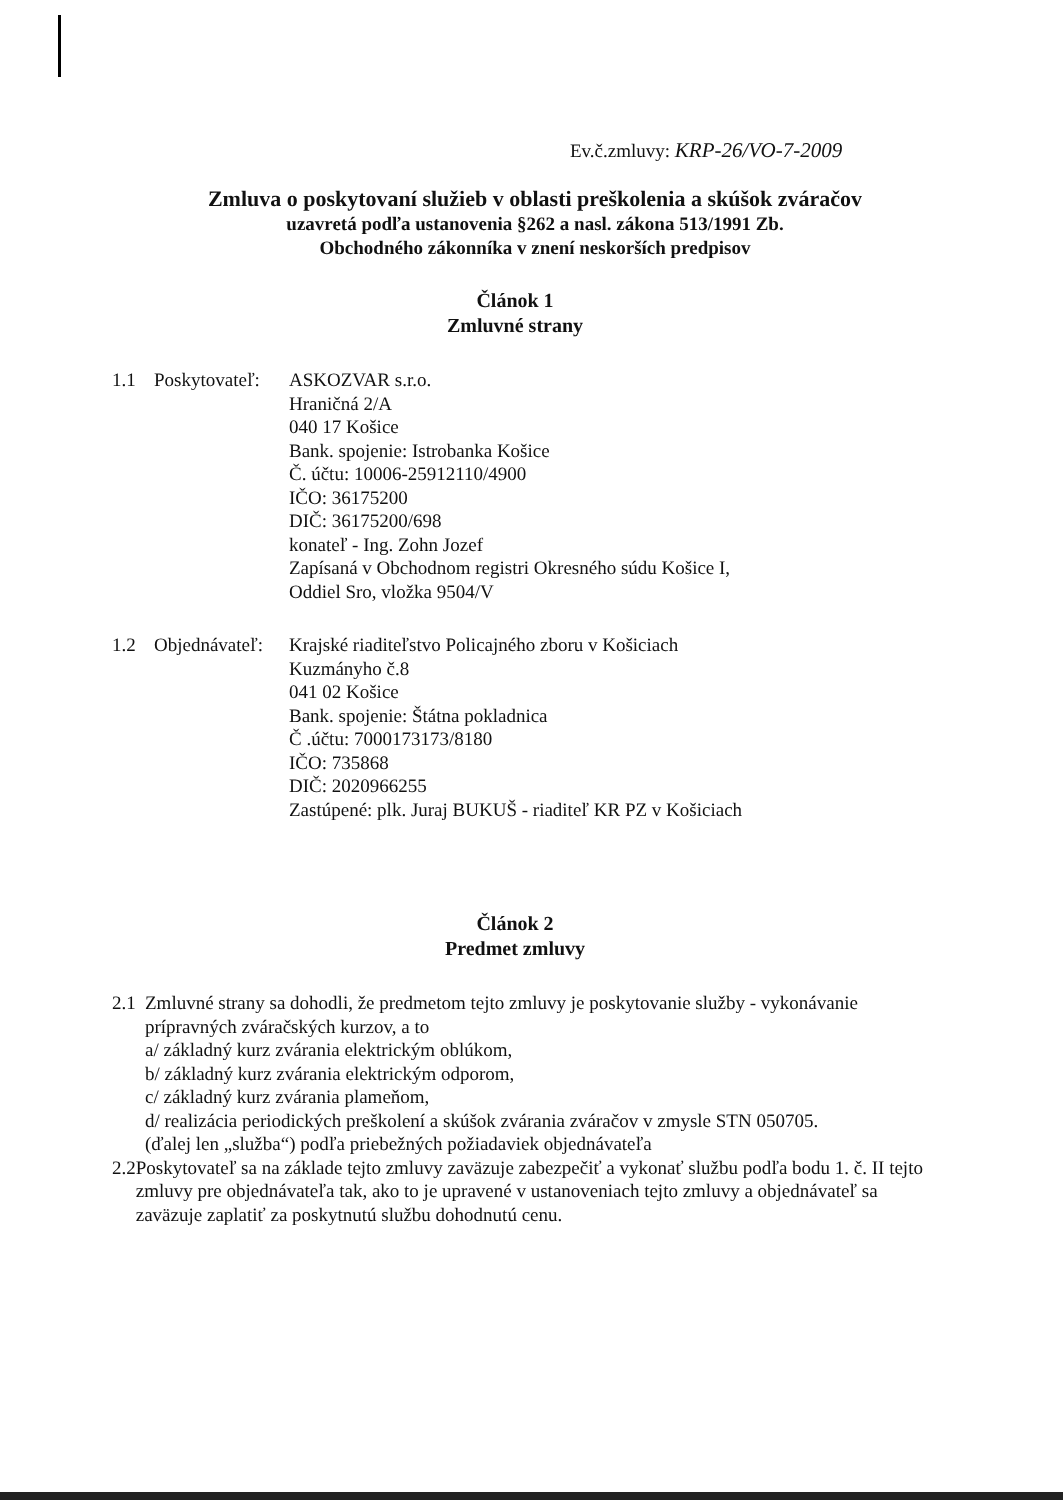Ev.č.zmluvy: KRP-26/VO-7-2009
Zmluva o poskytovaní služieb v oblasti preškolenia a skúšok zváračov
uzavretá podľa ustanovenia §262 a nasl. zákona 513/1991 Zb.
Obchodného zákonníka v znení neskorších predpisov
Článok 1
Zmluvné strany
1.1 Poskytovateľ:
ASKOZVAR s.r.o.
Hraničná 2/A
040 17 Košice
Bank. spojenie: Istrobanka Košice
Č. účtu: 10006-25912110/4900
IČO: 36175200
DIČ: 36175200/698
konateľ - Ing. Zohn Jozef
Zapísaná v Obchodnom registri Okresného súdu Košice I,
Oddiel Sro, vložka 9504/V
1.2 Objednávateľ:
Krajské riaditeľstvo Policajného zboru v Košiciach
Kuzmányho č.8
041 02 Košice
Bank. spojenie: Štátna pokladnica
Č .účtu: 7000173173/8180
IČO: 735868
DIČ: 2020966255
Zastúpené: plk. Juraj BUKUŠ - riaditeľ KR PZ v Košiciach
Článok 2
Predmet zmluvy
2.1 Zmluvné strany sa dohodli, že predmetom tejto zmluvy je poskytovanie služby - vykonávanie prípravných zváračských kurzov, a to
a/ základný kurz zvárania elektrickým oblúkom,
b/ základný kurz zvárania elektrickým odporom,
c/ základný kurz zvárania plameňom,
d/ realizácia periodických preškolení a skúšok zvárania zváračov v zmysle STN 050705.
(ďalej len „služba“) podľa priebežných požiadaviek objednávateľa
2.2 Poskytovateľ sa na základe tejto zmluvy zaväzuje zabezpečiť a vykonať službu podľa bodu 1. č. II tejto zmluvy pre objednávateľa tak, ako to je upravené v ustanoveniach tejto zmluvy a objednávateľ sa zaväzuje zaplatiť za poskytnutú službu dohodnutú cenu.